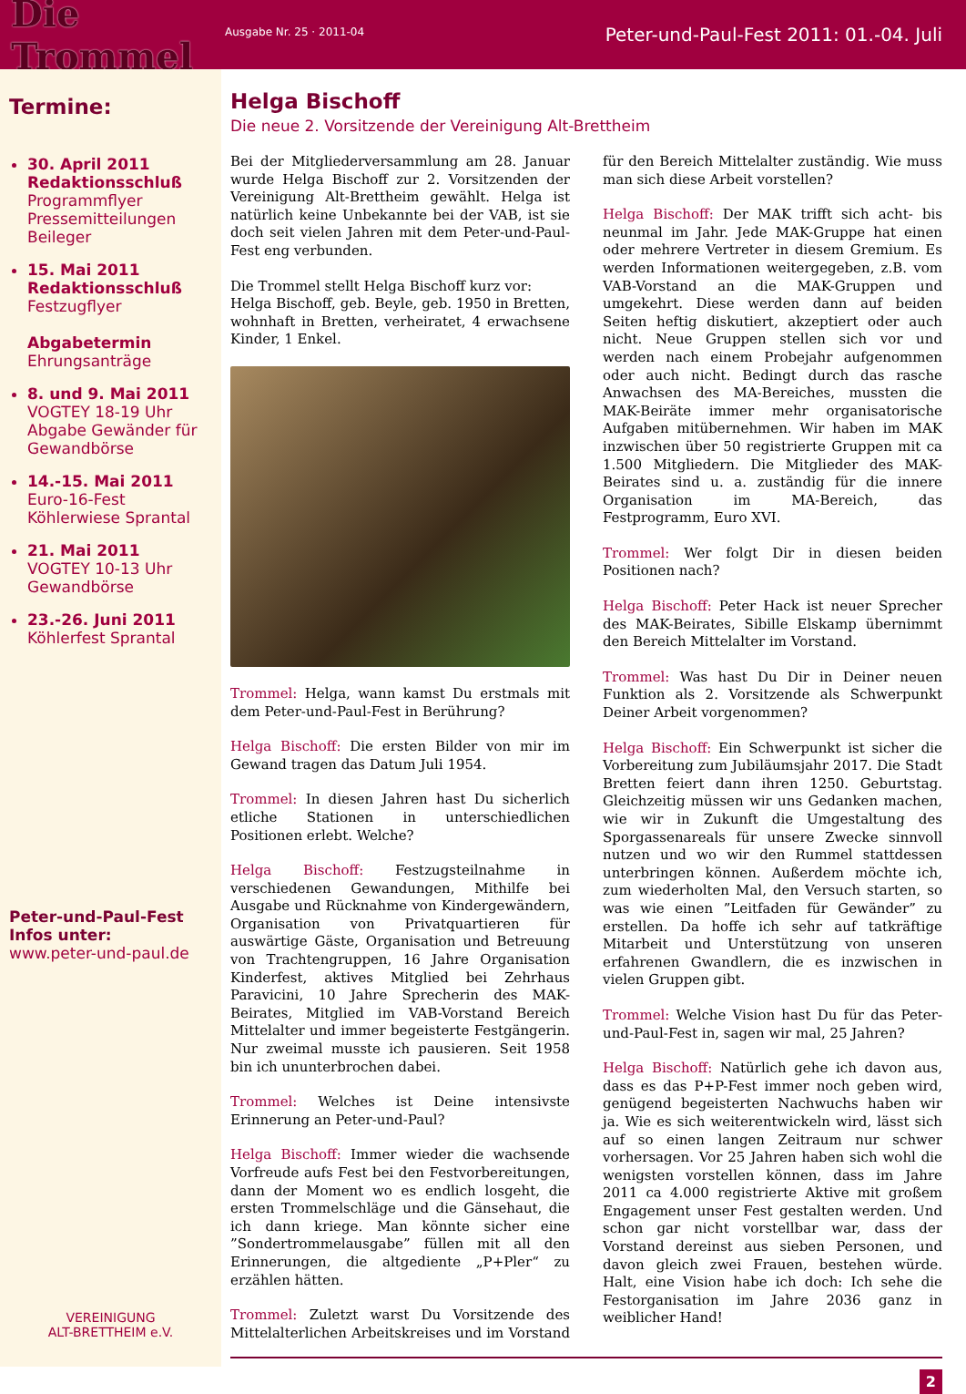Die Trommel
Ausgabe Nr. 25 · 2011-04
Peter-und-Paul-Fest 2011: 01.-04. Juli
Termine:
30. April 2011
Redaktionsschluß
Programmflyer
Pressemitteilungen
Beileger
15. Mai 2011
Redaktionsschluß
Festzugflyer
Abgabetermin
Ehrungsanträge
8. und 9. Mai 2011
VOGTEY 18-19 Uhr
Abgabe Gewänder für Gewandbörse
14.-15. Mai 2011
Euro-16-Fest
Köhlerwiese Sprantal
21. Mai 2011
VOGTEY 10-13 Uhr
Gewandbörse
23.-26. Juni 2011
Köhlerfest Sprantal
Peter-und-Paul-Fest
Infos unter:
www.peter-und-paul.de
VEREINIGUNG
ALT-BRETTHEIM e.V.
Helga Bischoff
Die neue 2. Vorsitzende der Vereinigung Alt-Brettheim
Bei der Mitgliederversammlung am 28. Januar wurde Helga Bischoff zur 2. Vorsitzenden der Vereinigung Alt-Brettheim gewählt. Helga ist natürlich keine Unbekannte bei der VAB, ist sie doch seit vielen Jahren mit dem Peter-und-Paul-Fest eng verbunden.
Die Trommel stellt Helga Bischoff kurz vor:
Helga Bischoff, geb. Beyle, geb. 1950 in Bretten, wohnhaft in Bretten, verheiratet, 4 erwachsene Kinder, 1 Enkel.
Trommel: Helga, wann kamst Du erstmals mit dem Peter-und-Paul-Fest in Berührung?
Helga Bischoff: Die ersten Bilder von mir im Gewand tragen das Datum Juli 1954.
Trommel: In diesen Jahren hast Du sicherlich etliche Stationen in unterschiedlichen Positionen erlebt. Welche?
Helga Bischoff: Festzugsteilnahme in verschiedenen Gewandungen, Mithilfe bei Ausgabe und Rücknahme von Kindergewändern, Organisation von Privatquartieren für auswärtige Gäste, Organisation und Betreuung von Trachtengruppen, 16 Jahre Organisation Kinderfest, aktives Mitglied bei Zehrhaus Paravicini, 10 Jahre Sprecherin des MAK-Beirates, Mitglied im VAB-Vorstand Bereich Mittelalter und immer begeisterte Festgängerin. Nur zweimal musste ich pausieren. Seit 1958 bin ich ununterbrochen dabei.
Trommel: Welches ist Deine intensivste Erinnerung an Peter-und-Paul?
Helga Bischoff: Immer wieder die wachsende Vorfreude aufs Fest bei den Festvorbereitungen, dann der Moment wo es endlich losgeht, die ersten Trommelschläge und die Gänsehaut, die ich dann kriege. Man könnte sicher eine ”Sondertrommelausgabe” füllen mit all den Erinnerungen, die altgediente „P+Pler“ zu erzählen hätten.
Trommel: Zuletzt warst Du Vorsitzende des Mittelalterlichen Arbeitskreises und im Vorstand für den Bereich Mittelalter zuständig. Wie muss man sich diese Arbeit vorstellen?
Helga Bischoff: Der MAK trifft sich acht- bis neunmal im Jahr. Jede MAK-Gruppe hat einen oder mehrere Vertreter in diesem Gremium. Es werden Informationen weitergegeben, z.B. vom VAB-Vorstand an die MAK-Gruppen und umgekehrt. Diese werden dann auf beiden Seiten heftig diskutiert, akzeptiert oder auch nicht. Neue Gruppen stellen sich vor und werden nach einem Probejahr aufgenommen oder auch nicht. Bedingt durch das rasche Anwachsen des MA-Bereiches, mussten die MAK-Beiräte immer mehr organisatorische Aufgaben mitübernehmen. Wir haben im MAK inzwischen über 50 registrierte Gruppen mit ca 1.500 Mitgliedern. Die Mitglieder des MAK-Beirates sind u. a. zuständig für die innere Organisation im MA-Bereich, das Festprogramm, Euro XVI.
Trommel: Wer folgt Dir in diesen beiden Positionen nach?
Helga Bischoff: Peter Hack ist neuer Sprecher des MAK-Beirates, Sibille Elskamp übernimmt den Bereich Mittelalter im Vorstand.
Trommel: Was hast Du Dir in Deiner neuen Funktion als 2. Vorsitzende als Schwerpunkt Deiner Arbeit vorgenommen?
Helga Bischoff: Ein Schwerpunkt ist sicher die Vorbereitung zum Jubiläumsjahr 2017. Die Stadt Bretten feiert dann ihren 1250. Geburtstag. Gleichzeitig müssen wir uns Gedanken machen, wie wir in Zukunft die Umgestaltung des Sporgassenareals für unsere Zwecke sinnvoll nutzen und wo wir den Rummel stattdessen unterbringen können. Außerdem möchte ich, zum wiederholten Mal, den Versuch starten, so was wie einen ”Leitfaden für Gewänder” zu erstellen. Da hoffe ich sehr auf tatkräftige Mitarbeit und Unterstützung von unseren erfahrenen Gwandlern, die es inzwischen in vielen Gruppen gibt.
Trommel: Welche Vision hast Du für das Peter-und-Paul-Fest in, sagen wir mal, 25 Jahren?
Helga Bischoff: Natürlich gehe ich davon aus, dass es das P+P-Fest immer noch geben wird, genügend begeisterten Nachwuchs haben wir ja. Wie es sich weiterentwickeln wird, lässt sich auf so einen langen Zeitraum nur schwer vorhersagen. Vor 25 Jahren haben sich wohl die wenigsten vorstellen können, dass im Jahre 2011 ca 4.000 registrierte Aktive mit großem Engagement unser Fest gestalten werden. Und schon gar nicht vorstellbar war, dass der Vorstand dereinst aus sieben Personen, und davon gleich zwei Frauen, bestehen würde. Halt, eine Vision habe ich doch: Ich sehe die Festorganisation im Jahre 2036 ganz in weiblicher Hand!
2